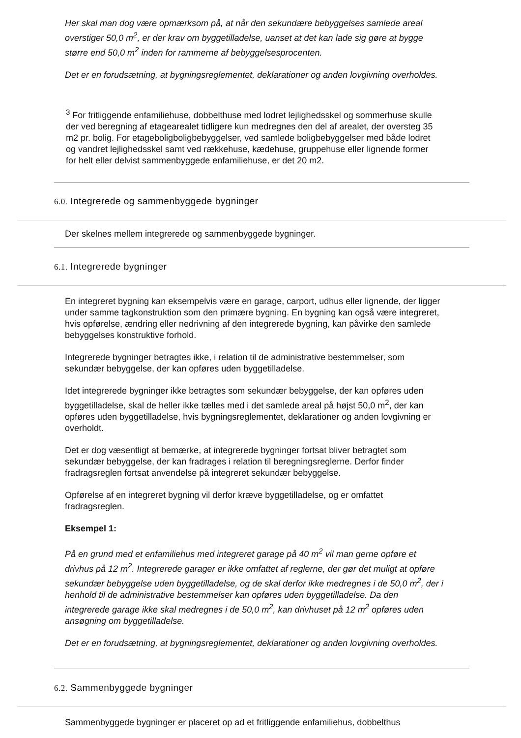Her skal man dog være opmærksom på, at når den sekundære bebyggelses samlede areal overstiger 50,0 m<sup>2</sup>, er der krav om byggetilladelse, uanset at det kan lade sig gøre at bygge større end 50,0 m<sup>2</sup> inden for rammerne af bebyggelsesprocenten.
Det er en forudsætning, at bygningsreglementet, deklarationer og anden lovgivning overholdes.
<sup>3</sup> For fritliggende enfamiliehuse, dobbelthuse med lodret lejlighedsskel og sommerhuse skulle der ved beregning af etagearealet tidligere kun medregnes den del af arealet, der oversteg 35 m2 pr. bolig. For etageboligboligbebyggelser, ved samlede boligbebyggelser med både lodret og vandret lejlighedsskel samt ved rækkehuse, kædehuse, gruppehuse eller lignende former for helt eller delvist sammenbyggede enfamiliehuse, er det 20 m2.
6.0. Integrerede og sammenbyggede bygninger
Der skelnes mellem integrerede og sammenbyggede bygninger.
6.1. Integrerede bygninger
En integreret bygning kan eksempelvis være en garage, carport, udhus eller lignende, der ligger under samme tagkonstruktion som den primære bygning. En bygning kan også være integreret, hvis opførelse, ændring eller nedrivning af den integrerede bygning, kan påvirke den samlede bebyggelses konstruktive forhold.
Integrerede bygninger betragtes ikke, i relation til de administrative bestemmelser, som sekundær bebyggelse, der kan opføres uden byggetilladelse.
Idet integrerede bygninger ikke betragtes som sekundær bebyggelse, der kan opføres uden byggetilladelse, skal de heller ikke tælles med i det samlede areal på højst 50,0 m<sup>2</sup>, der kan opføres uden byggetilladelse, hvis bygningsreglementet, deklarationer og anden lovgivning er overholdt.
Det er dog væsentligt at bemærke, at integrerede bygninger fortsat bliver betragtet som sekundær bebyggelse, der kan fradrages i relation til beregningsreglerne. Derfor finder fradragsreglen fortsat anvendelse på integreret sekundær bebyggelse.
Opførelse af en integreret bygning vil derfor kræve byggetilladelse, og er omfattet fradragsreglen.
Eksempel 1:
På en grund med et enfamiliehus med integreret garage på 40 m<sup>2</sup> vil man gerne opføre et drivhus på 12 m<sup>2</sup>. Integrerede garager er ikke omfattet af reglerne, der gør det muligt at opføre sekundær bebyggelse uden byggetilladelse, og de skal derfor ikke medregnes i de 50,0 m<sup>2</sup>, der i henhold til de administrative bestemmelser kan opføres uden byggetilladelse. Da den integrerede garage ikke skal medregnes i de 50,0 m<sup>2</sup>, kan drivhuset på 12 m<sup>2</sup> opføres uden ansøgning om byggetilladelse.
Det er en forudsætning, at bygningsreglementet, deklarationer og anden lovgivning overholdes.
6.2. Sammenbyggede bygninger
Sammenbyggede bygninger er placeret op ad et fritliggende enfamiliehus, dobbelthus